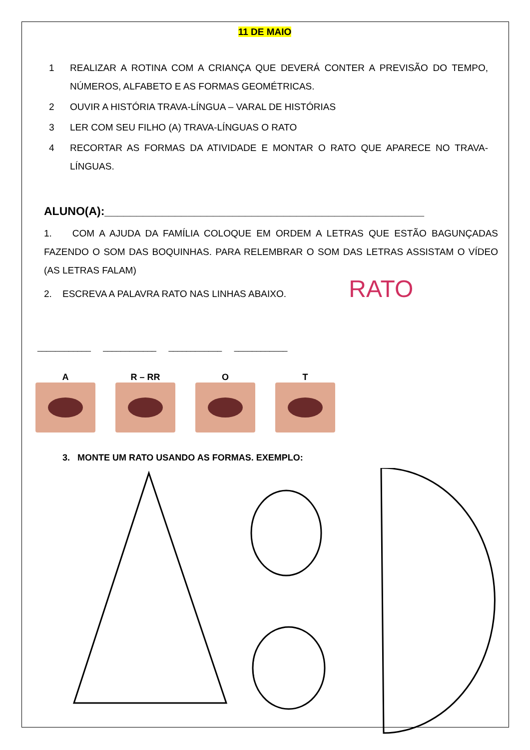11 DE MAIO
1 REALIZAR A ROTINA COM A CRIANÇA QUE DEVERÁ CONTER A PREVISÃO DO TEMPO, NÚMEROS, ALFABETO E AS FORMAS GEOMÉTRICAS.
2 OUVIR A HISTÓRIA TRAVA-LÍNGUA – VARAL DE HISTÓRIAS
3 LER COM SEU FILHO (A) TRAVA-LÍNGUAS O RATO
4 RECORTAR AS FORMAS DA ATIVIDADE E MONTAR O RATO QUE APARECE NO TRAVA-LÍNGUAS.
ALUNO(A):__________________________________________________
1. COM A AJUDA DA FAMÍLIA COLOQUE EM ORDEM A LETRAS QUE ESTÃO BAGUNÇADAS FAZENDO O SOM DAS BOQUINHAS. PARA RELEMBRAR O SOM DAS LETRAS ASSISTAM O VÍDEO (AS LETRAS FALAM)
2. ESCREVA A PALAVRA RATO NAS LINHAS ABAIXO. RATO
____________ ____________ ____________ ____________
A R – RR O T
3. MONTE UM RATO USANDO AS FORMAS. EXEMPLO: